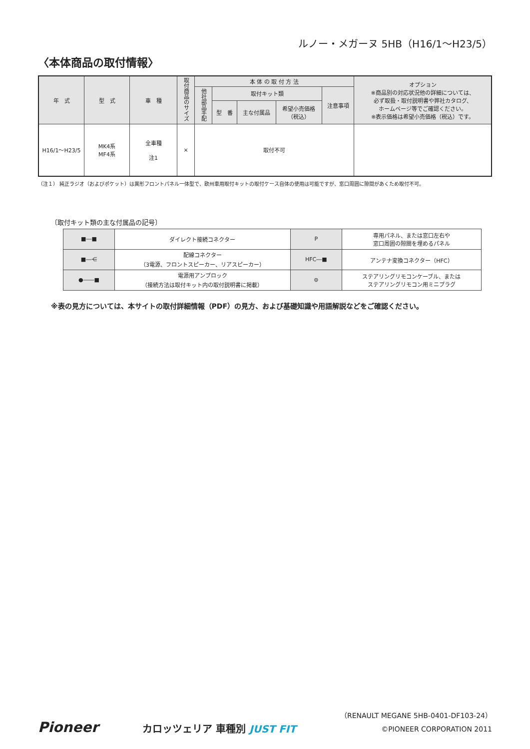ルノー・メガーヌ 5HB（H16/1～H23/5）
〈本体商品の取付情報〉
| 年 式 | 型 式 | 車 種 | 取付商品のサイズ | 本 体 の 取 付 方 法 | | | | | オプション ※商品別の対応状況他の詳細については、 必ず取扱・取付説明書や弊社カタログ、 ホームページ等でご確認ください。 ※表示価格は希望小売価格（税込）です。 |
| --- | --- | --- | --- | --- | --- | --- | --- | --- | --- |
| | | | | 他社部品手配 | 取付キット類 | | | 注意事項 | |
| | | | | | 型 番 | 主な付属品 | 希望小売価格 （税込） | | |
| H16/1～H23/5 | MK4系 MF4系 | 全車種 注1 | × | 取付不可 | | | | | |
（注１） 純正ラジオ（およびポケット）は異形フロントパネル一体型で、欧州車用取付キットの取付ケース自体の使用は可能ですが、窓口周囲に隙間があくため取付不可。
〔取付キット類の主な付属品の記号〕
| ■―■ | ダイレクト接続コネクター | P | 専用パネル、または窓口左右や 窓口周囲の隙間を埋めるパネル |
| ■―⋲ | 配線コネクター （3電源、フロントスピーカー、リアスピーカー） | HFC―■ | アンテナ変換コネクター（HFC） |
| ●――■ | 電源用アンプロック （接続方法は取付キット内の取付説明書に掲載） | ⊜ | ステアリングリモコンケーブル、または ステアリングリモコン用ミニプラグ |
※表の見方については、本サイトの取付詳細情報（PDF）の見方、および基礎知識や用語解説などをご確認ください。
Pioneer
カロッツェリア 車種別 JUST FIT
（RENAULT MEGANE 5HB-0401-DF103-24）
©PIONEER CORPORATION 2011